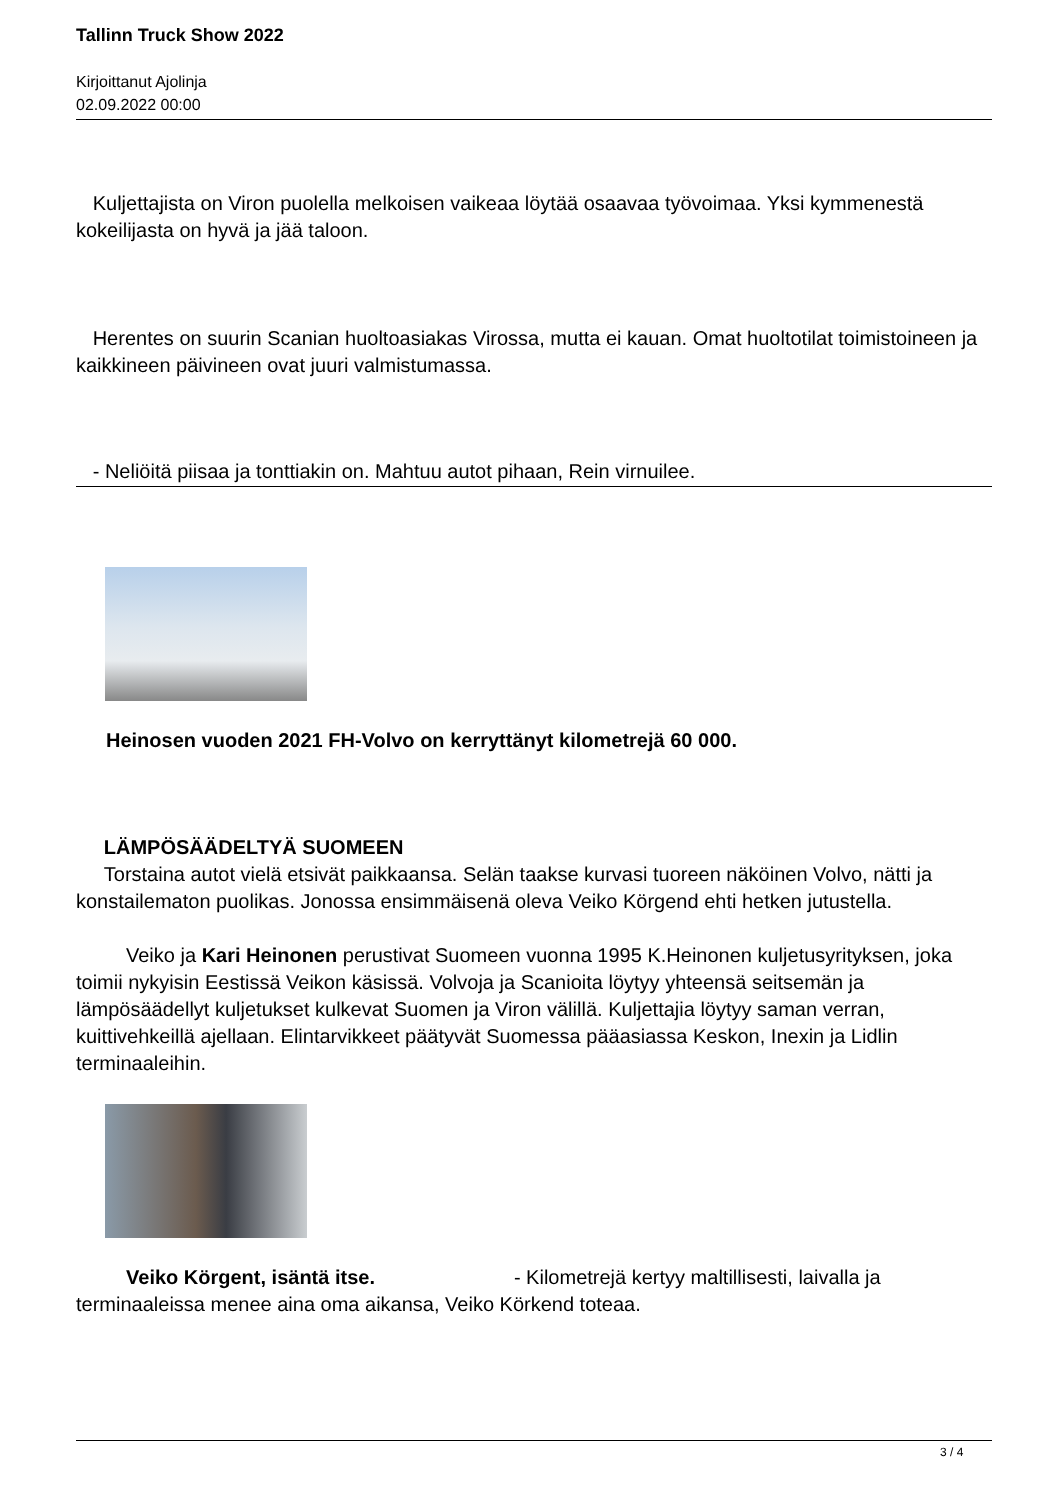Tallinn Truck Show 2022
Kirjoittanut Ajolinja
02.09.2022 00:00
Kuljettajista on Viron puolella melkoisen vaikeaa löytää osaavaa työvoimaa. Yksi kymmenestä kokeilijasta on hyvä ja jää taloon.
Herentes on suurin Scanian huoltoasiakas Virossa, mutta ei kauan. Omat huoltotilat toimistoineen ja kaikkineen päivineen ovat juuri valmistumassa.
- Neliöitä piisaa ja tonttiakin on. Mahtuu autot pihaan, Rein virnuilee.
Heinosen vuoden 2021 FH-Volvo on kerryttänyt kilometrejä 60 000.
LÄMPÖSÄÄDELTYÄ SUOMEEN
Torstaina autot vielä etsivät paikkaansa. Selän taakse kurvasi tuoreen näköinen Volvo, nätti ja konstailematon puolikas. Jonossa ensimmäisenä oleva Veiko Körgend ehti hetken jutustella.
Veiko ja Kari Heinonen perustivat Suomeen vuonna 1995 K.Heinonen kuljetusyrityksen, joka toimii nykyisin Eestissä Veikon käsissä. Volvoja ja Scanioita löytyy yhteensä seitsemän ja lämpösäädellyt kuljetukset kulkevat Suomen ja Viron välillä. Kuljettajia löytyy saman verran, kuittivehkeillä ajellaan. Elintarvikkeet päätyvät Suomessa pääasiassa Keskon, Inexin ja Lidlin terminaaleihin.
Veiko Körgent, isäntä itse. - Kilometrejä kertyy maltillisesti, laivalla ja terminaaleissa menee aina oma aikansa, Veiko Körkend toteaa.
3 / 4